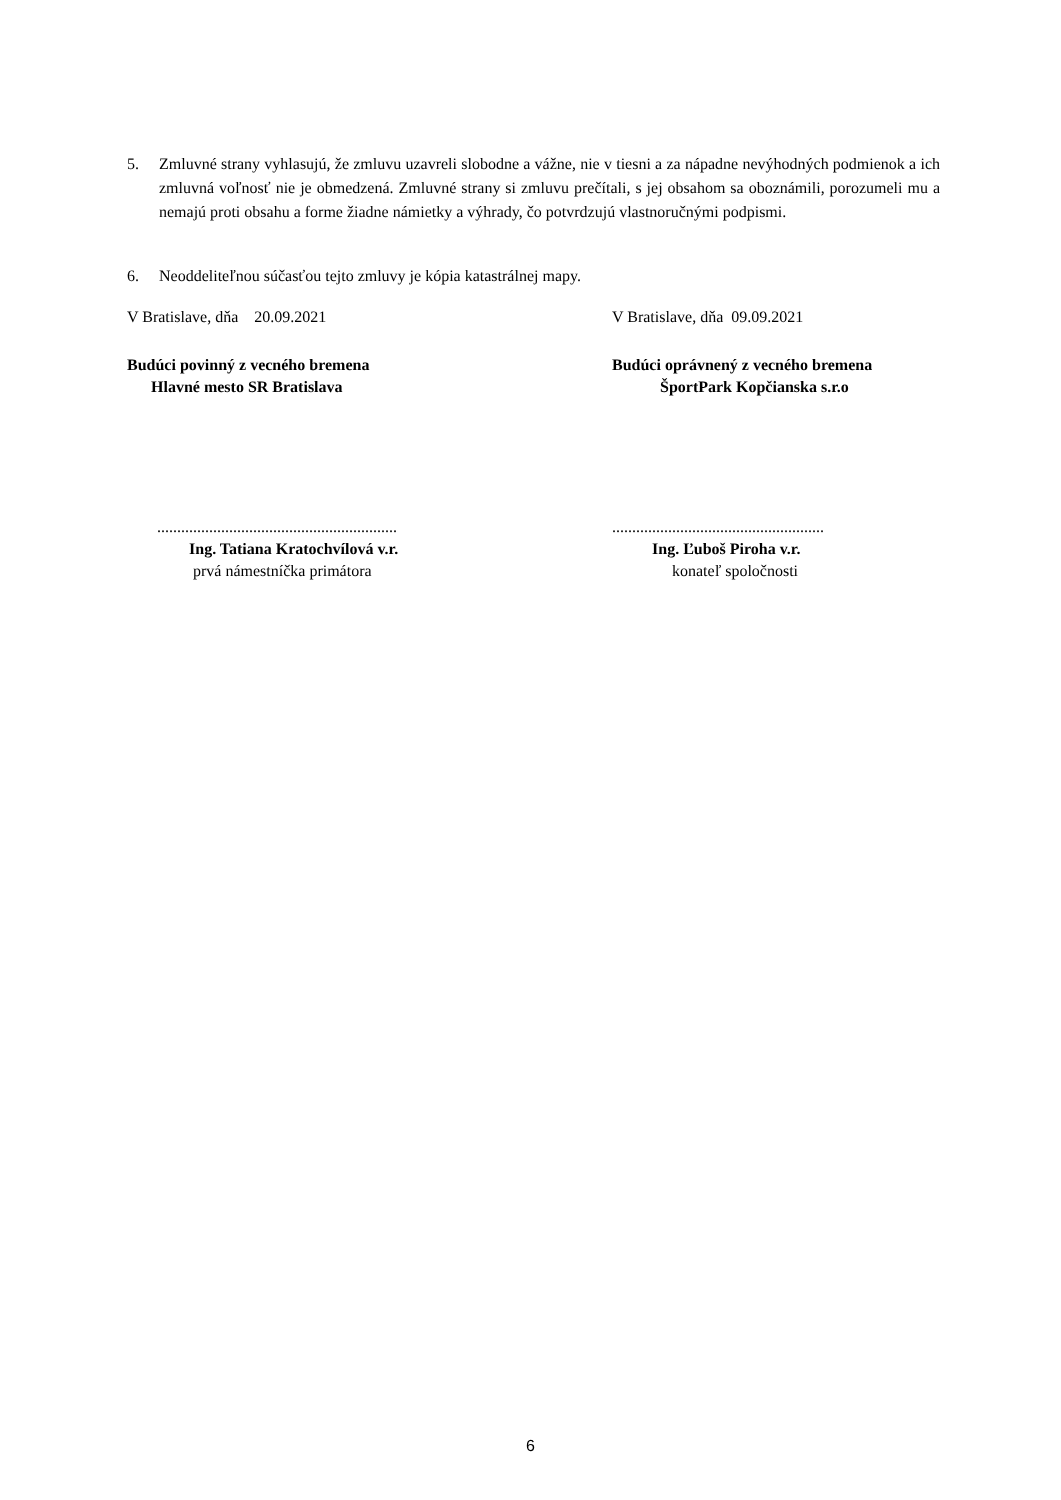5. Zmluvné strany vyhlasujú, že zmluvu uzavreli slobodne a vážne, nie v tiesni a za nápadne nevýhodných podmienok a ich zmluvná voľnosť nie je obmedzená. Zmluvné strany si zmluvu prečítali, s jej obsahom sa oboznámili, porozumeli mu a nemajú proti obsahu a forme žiadne námietky a výhrady, čo potvrdzujú vlastnoručnými podpismi.
6. Neoddeliteľnou súčasťou tejto zmluvy je kópia katastrálnej mapy.
V Bratislave, dňa 20.09.2021 V Bratislave, dňa 09.09.2021
Budúci povinný z vecného bremena
Hlavné mesto SR Bratislava
Budúci oprávnený z vecného bremena
ŠportPark Kopčianska s.r.o
............................................................
Ing. Tatiana Kratochvílová v.r.
prvá námestníčka primátora
.....................................................
Ing. Ľuboš Piroha v.r.
konateľ spoločnosti
6